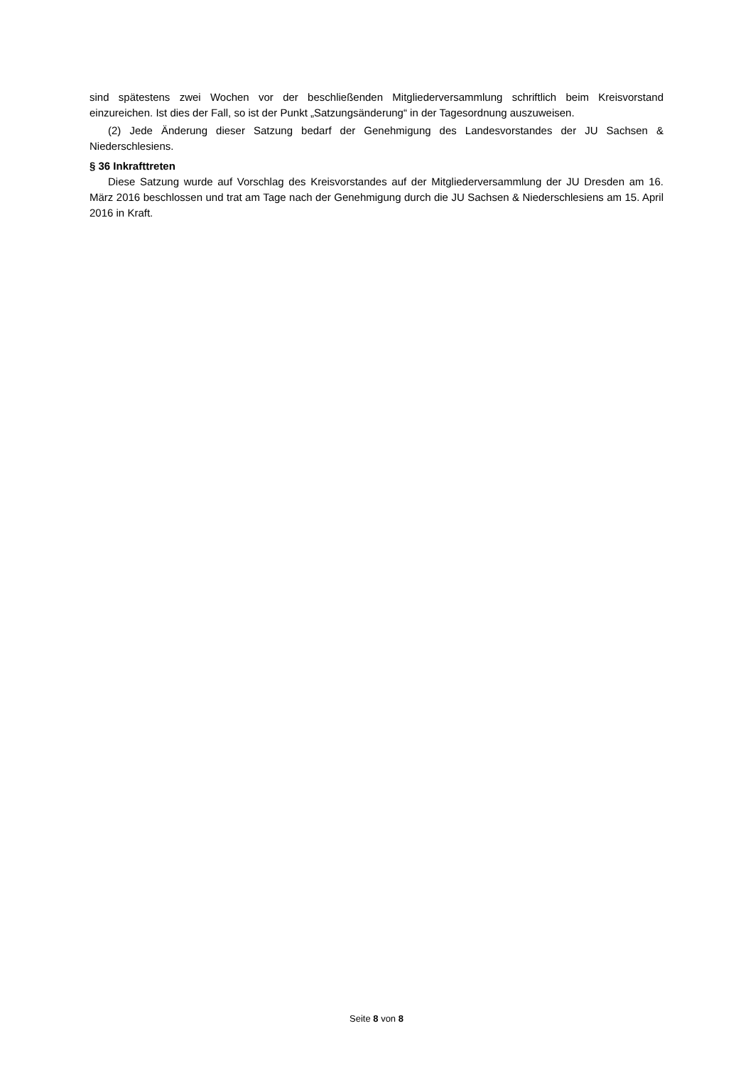sind spätestens zwei Wochen vor der beschließenden Mitgliederversammlung schriftlich beim Kreisvorstand einzureichen. Ist dies der Fall, so ist der Punkt „Satzungsänderung“ in der Tagesordnung auszuweisen.
(2) Jede Änderung dieser Satzung bedarf der Genehmigung des Landesvorstandes der JU Sachsen & Niederschlesiens.
§ 36 Inkrafttreten
Diese Satzung wurde auf Vorschlag des Kreisvorstandes auf der Mitgliederversammlung der JU Dresden am 16. März 2016 beschlossen und trat am Tage nach der Genehmigung durch die JU Sachsen & Niederschlesiens am 15. April 2016 in Kraft.
Seite 8 von 8